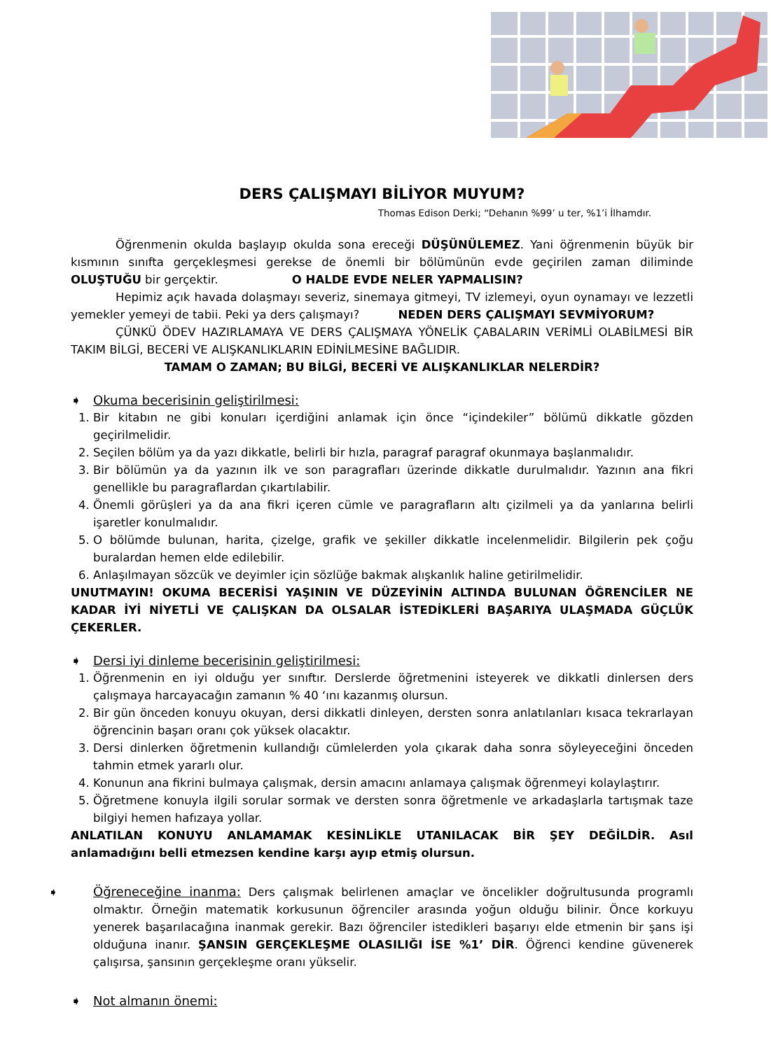DERS ÇALIŞMAYI BİLİYOR MUYUM?
Thomas Edison Derki; “Dehanın %99’ u ter, %1’i İlhamdır.
Öğrenmenin okulda başlayıp okulda sona ereceği DÜŞÜNÜLEMEZ. Yani öğrenmenin büyük bir kısmının sınıfta gerçekleşmesi gerekse de önemli bir bölümünün evde geçirilen zaman diliminde OLUŞTUĞU bir gerçektir. O HALDE EVDE NELER YAPMALISIN?
Hepimiz açık havada dolaşmayı severiz, sinemaya gitmeyi, TV izlemeyi, oyun oynamayı ve lezzetli yemekler yemeyi de tabii. Peki ya ders çalışmayı? NEDEN DERS ÇALIŞMAYI SEVMİYORUM?
ÇÜNKÜ ÖDEV HAZIRLAMAYA VE DERS ÇALIŞMAYA YÖNELİK ÇABALARIN VERİMLİ OLABİLMESİ BİR TAKIM BİLGİ, BECERİ VE ALIŞKANLIKLARIN EDİNİLMESİNE BAĞLIDIR.
TAMAM O ZAMAN; BU BİLGİ, BECERİ VE ALIŞKANLIKLAR NELERDİR?
➧ Okuma becerisinin geliştirilmesi:
1. Bir kitabın ne gibi konuları içerdiğini anlamak için önce “içindekiler” bölümü dikkatle gözden geçirilmelidir.
2. Seçilen bölüm ya da yazı dikkatle, belirli bir hızla, paragraf paragraf okunmaya başlanmalıdır.
3. Bir bölümün ya da yazının ilk ve son paragrafları üzerinde dikkatle durulmalıdır. Yazının ana fikri genellikle bu paragraflardan çıkartılabilir.
4. Önemli görüşleri ya da ana fikri içeren cümle ve paragrafların altı çizilmeli ya da yanlarına belirli işaretler konulmalıdır.
5. O bölümde bulunan, harita, çizelge, grafik ve şekiller dikkatle incelenmelidir. Bilgilerin pek çoğu buralardan hemen elde edilebilir.
6. Anlaşılmayan sözcük ve deyimler için sözlüğe bakmak alışkanlık haline getirilmelidir.
UNUTMAYIN! OKUMA BECERİSİ YAŞININ VE DÜZEYİNİN ALTINDA BULUNAN ÖĞRENCİLER NE KADAR İYİ NİYETLİ VE ÇALIŞKAN DA OLSALAR İSTEDİKLERİ BAŞARIYA ULAŞMADA GÜÇLÜK ÇEKERLER.
➧ Dersi iyi dinleme becerisinin geliştirilmesi:
1. Öğrenmenin en iyi olduğu yer sınıftır. Derslerde öğretmenini isteyerek ve dikkatli dinlersen ders çalışmaya harcayacağın zamanın % 40 ‘ını kazanmış olursun.
2. Bir gün önceden konuyu okuyan, dersi dikkatli dinleyen, dersten sonra anlatılanları kısaca tekrarlayan öğrencinin başarı oranı çok yüksek olacaktır.
3. Dersi dinlerken öğretmenin kullandığı cümlelerden yola çıkarak daha sonra söyleyeceğini önceden tahmin etmek yararlı olur.
4. Konunun ana fikrini bulmaya çalışmak, dersin amacını anlamaya çalışmak öğrenmeyi kolaylaştırır.
5. Öğretmene konuyla ilgili sorular sormak ve dersten sonra öğretmenle ve arkadaşlarla tartışmak taze bilgiyi hemen hafızaya yollar.
ANLATILAN KONUYU ANLAMAMAK KESİNLİKLE UTANILACAK BİR ŞEY DEĞİLDİR. Asıl anlamadığını belli etmezsen kendine karşı ayıp etmiş olursun.
➧ Öğreneceğine inanma: Ders çalışmak belirlenen amaçlar ve öncelikler doğrultusunda programlı olmaktır. Örneğin matematik korkusunun öğrenciler arasında yoğun olduğu bilinir. Önce korkuyu yenerek başarılacağına inanmak gerekir. Bazı öğrenciler istedikleri başarıyı elde etmenin bir şans işi olduğuna inanır. ŞANSIN GERÇEKLEŞME OLASILIĞI İSE %1’ DİR. Öğrenci kendine güvenerek çalışırsa, şansının gerçekleşme oranı yükselir.
➧ Not almanın önemi: